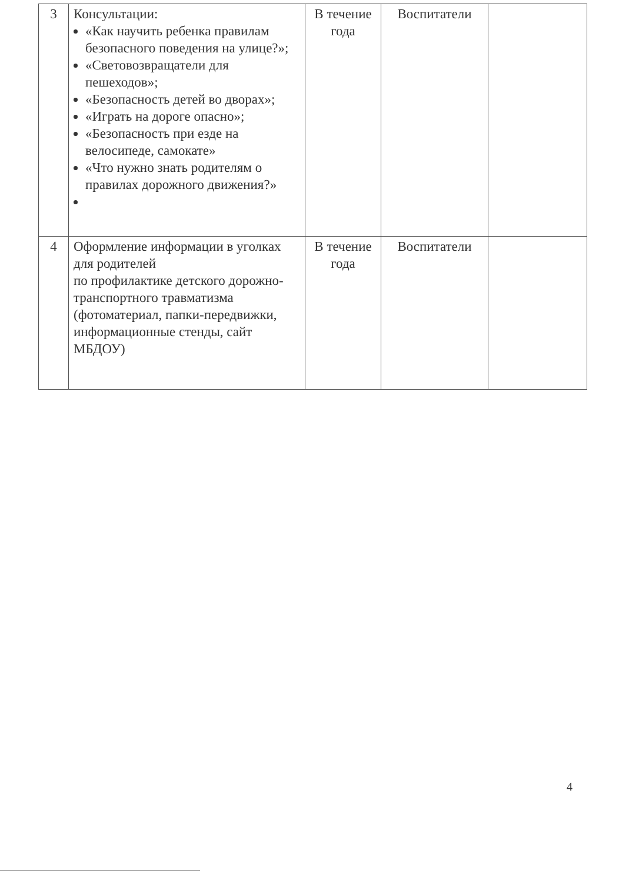| 3 | Консультации: «Как научить ребенка правилам безопасного поведения на улице?»; «Световозвращатели для пешеходов»; «Безопасность детей во дворах»; «Играть на дороге опасно»; «Безопасность при езде на велосипеде, самокате» «Что нужно знать родителям о правилах дорожного движения?» | В течение года | Воспитатели | |
| 4 | Оформление информации в уголках для родителей по профилактике детского дорожно-транспортного травматизма (фотоматериал, папки-передвижки, информационные стенды, сайт МБДОУ) | В течение года | Воспитатели | |
4